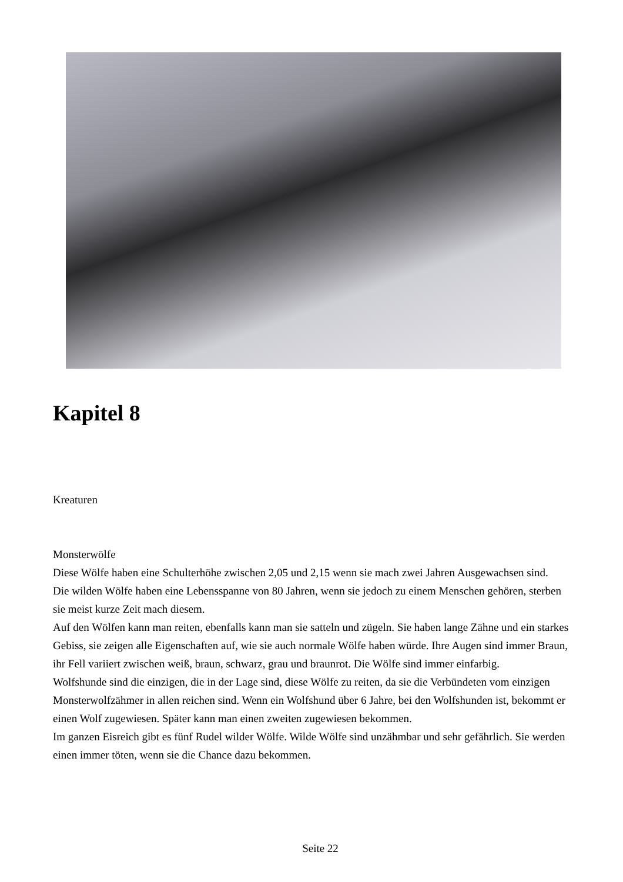Kapitel 8
Kreaturen
Monsterwölfe
Diese Wölfe haben eine Schulterhöhe zwischen 2,05 und 2,15 wenn sie mach zwei Jahren Ausgewachsen sind.
Die wilden Wölfe haben eine Lebensspanne von 80 Jahren, wenn sie jedoch zu einem Menschen gehören, sterben sie meist kurze Zeit mach diesem.
Auf den Wölfen kann man reiten, ebenfalls kann man sie satteln und zügeln. Sie haben lange Zähne und ein starkes Gebiss, sie zeigen alle Eigenschaften auf, wie sie auch normale Wölfe haben würde. Ihre Augen sind immer Braun, ihr Fell variiert zwischen weiß, braun, schwarz, grau und braunrot. Die Wölfe sind immer einfarbig.
Wolfshunde sind die einzigen, die in der Lage sind, diese Wölfe zu reiten, da sie die Verbündeten vom einzigen Monsterwolfzähmer in allen reichen sind. Wenn ein Wolfshund über 6 Jahre, bei den Wolfshunden ist, bekommt er einen Wolf zugewiesen. Später kann man einen zweiten zugewiesen bekommen.
Im ganzen Eisreich gibt es fünf Rudel wilder Wölfe. Wilde Wölfe sind unzähmbar und sehr gefährlich. Sie werden einen immer töten, wenn sie die Chance dazu bekommen.
Seite 22